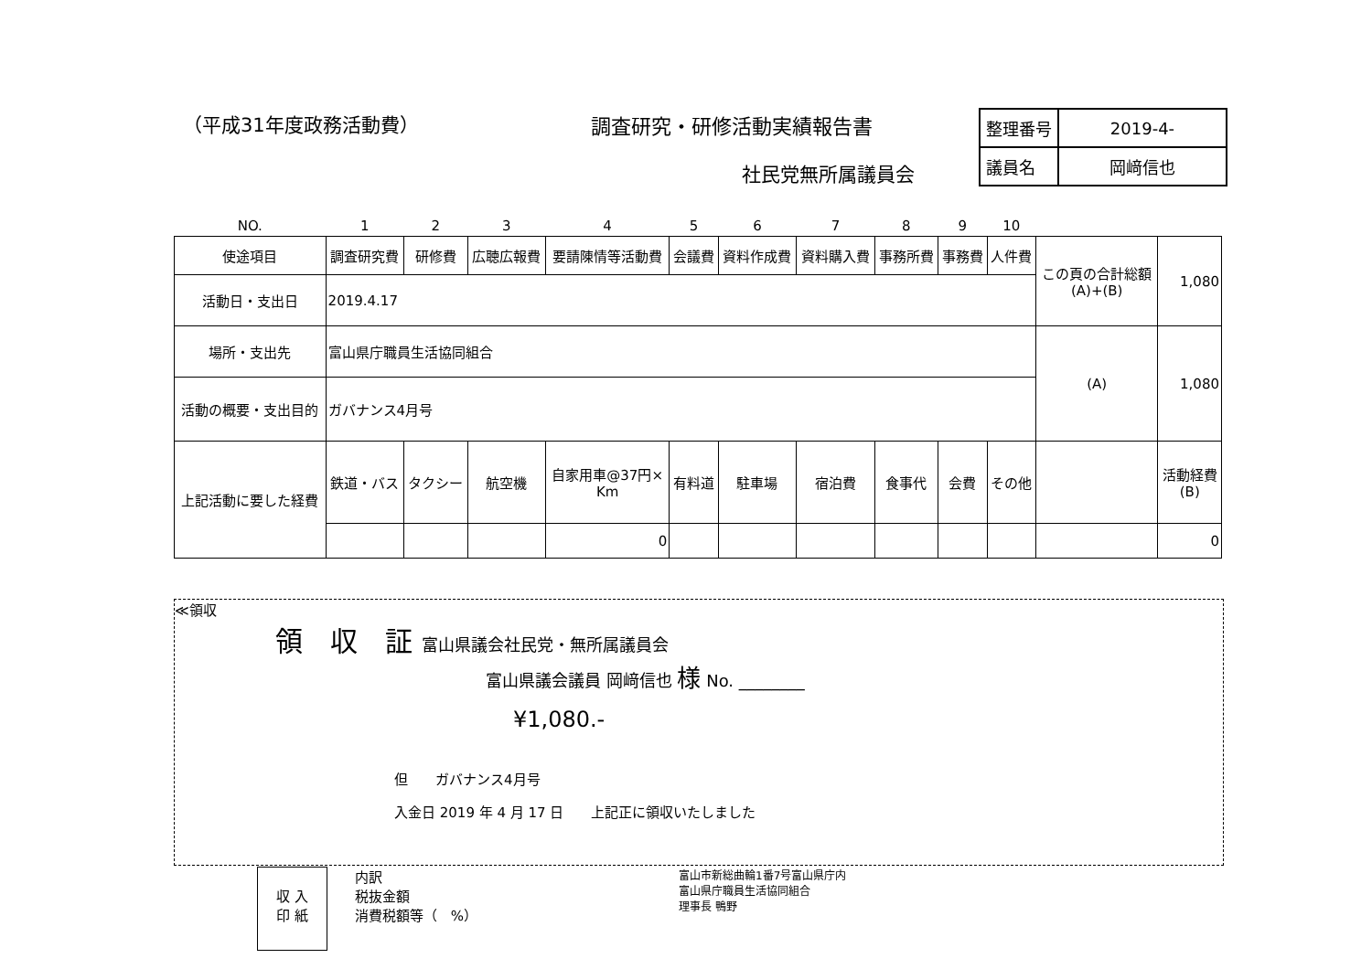（平成31年度政務活動費） 調査研究・研修活動実績報告書
社民党無所属議員会
| 整理番号 | 2019-4- |
| 議員名 | 岡﨑信也 |
| NO. | 1 | 2 | 3 | 4 | 5 | 6 | 7 | 8 | 9 | 10 | | |
| 使途項目 | 調査研究費 | 研修費 | 広聴広報費 | 要請陳情等活動費 | 会議費 | 資料作成費 | 資料購入費 | 事務所費 | 事務費 | 人件費 | この頁の合計総額 (A)+(B) | 1,080 |
| 活動日・支出日 | 2019.4.17 | | | | | | | | | | | |
| 場所・支出先 | 富山県庁職員生活協同組合 | | | | | | | | | | (A) | 1,080 |
| 活動の概要・支出目的 | ガバナンス4月号 | | | | | | | | | | | |
| 上記活動に要した経費 | 鉄道・バス | タクシー | 航空機 | 自家用車@37円× Km | 有料道 | 駐車場 | 宿泊費 | 食事代 | 会費 | その他 | | 活動経費 (B) |
| | | | | 0 | | | | | | | | 0 |
≪領収
領　収　証 富山県議会社民党・無所属議員会
富山県議会議員 岡﨑信也 様 No. ________
¥1,080.-
但　　ガバナンス4月号
入金日 2019 年 4 月 17 日　　上記正に領収いたしました
収 入
印 紙
内訳
税抜金額
消費税額等（　%）
富山市新総曲輪1番7号富山県庁内
富山県庁職員生活協同組合
理事長 鴨野